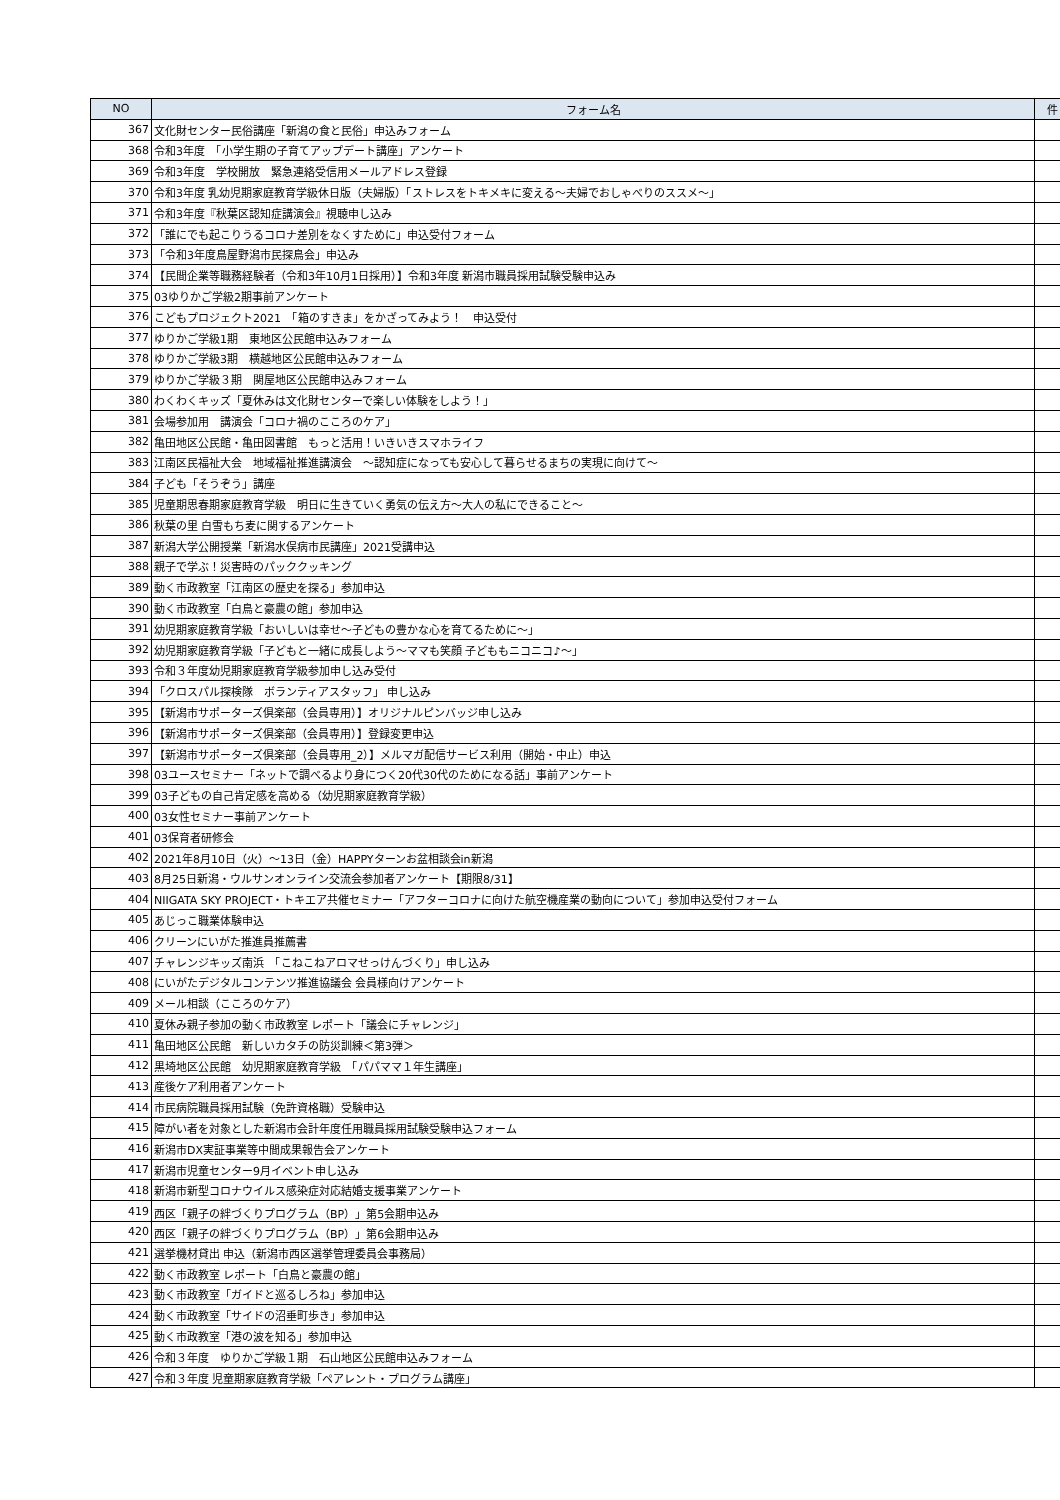| NO | フォーム名 | 件 |
| --- | --- | --- |
| 367 | 文化財センター民俗講座「新潟の食と民俗」申込みフォーム | |
| 368 | 令和3年度 「小学生期の子育てアップデート講座」アンケート | |
| 369 | 令和3年度 学校開放 緊急連絡受信用メールアドレス登録 | |
| 370 | 令和3年度 乳幼児期家庭教育学級休日版（夫婦版）「ストレスをトキメキに変える～夫婦でおしゃべりのススメ～」 | |
| 371 | 令和3年度『秋葉区認知症講演会』視聴申し込み | |
| 372 | 「誰にでも起こりうるコロナ差別をなくすために」申込受付フォーム | |
| 373 | 「令和3年度鳥屋野潟市民探鳥会」申込み | |
| 374 | 【民間企業等職務経験者（令和3年10月1日採用）】令和3年度 新潟市職員採用試験受験申込み | |
| 375 | 03ゆりかご学級2期事前アンケート | |
| 376 | こどもプロジェクト2021 「箱のすきま」をかざってみよう！ 申込受付 | |
| 377 | ゆりかご学級1期 東地区公民館申込みフォーム | |
| 378 | ゆりかご学級3期 横越地区公民館申込みフォーム | |
| 379 | ゆりかご学級３期 関屋地区公民館申込みフォーム | |
| 380 | わくわくキッズ「夏休みは文化財センターで楽しい体験をしよう！」 | |
| 381 | 会場参加用 講演会「コロナ禍のこころのケア」 | |
| 382 | 亀田地区公民館・亀田図書館 もっと活用！いきいきスマホライフ | |
| 383 | 江南区民福祉大会 地域福祉推進講演会 ～認知症になっても安心して暮らせるまちの実現に向けて～ | |
| 384 | 子ども「そうぞう」講座 | |
| 385 | 児童期思春期家庭教育学級 明日に生きていく勇気の伝え方～大人の私にできること～ | |
| 386 | 秋葉の里 白雪もち麦に関するアンケート | |
| 387 | 新潟大学公開授業「新潟水俣病市民講座」2021受講申込 | |
| 388 | 親子で学ぶ！災害時のパッククッキング | |
| 389 | 動く市政教室「江南区の歴史を探る」参加申込 | |
| 390 | 動く市政教室「白鳥と豪農の館」参加申込 | |
| 391 | 幼児期家庭教育学級「おいしいは幸せ～子どもの豊かな心を育てるために～」 | |
| 392 | 幼児期家庭教育学級「子どもと一緒に成長しよう～ママも笑顔 子どももニコニコ♪～」 | |
| 393 | 令和３年度幼児期家庭教育学級参加申し込み受付 | |
| 394 | 「クロスパル探検隊 ボランティアスタッフ」 申し込み | |
| 395 | 【新潟市サポーターズ倶楽部（会員専用）】オリジナルピンバッジ申し込み | |
| 396 | 【新潟市サポーターズ倶楽部（会員専用）】登録変更申込 | |
| 397 | 【新潟市サポーターズ倶楽部（会員専用_2）】メルマガ配信サービス利用（開始・中止）申込 | |
| 398 | 03ユースセミナー「ネットで調べるより身につく20代30代のためになる話」事前アンケート | |
| 399 | 03子どもの自己肯定感を高める（幼児期家庭教育学級） | |
| 400 | 03女性セミナー事前アンケート | |
| 401 | 03保育者研修会 | |
| 402 | 2021年8月10日（火）～13日（金）HAPPYターンお盆相談会in新潟 | |
| 403 | 8月25日新潟・ウルサンオンライン交流会参加者アンケート【期限8/31】 | |
| 404 | NIIGATA SKY PROJECT・トキエア共催セミナー「アフターコロナに向けた航空機産業の動向について」参加申込受付フォーム | |
| 405 | あじっこ職業体験申込 | |
| 406 | クリーンにいがた推進員推薦書 | |
| 407 | チャレンジキッズ南浜 「こねこねアロマせっけんづくり」申し込み | |
| 408 | にいがたデジタルコンテンツ推進協議会 会員様向けアンケート | |
| 409 | メール相談（こころのケア） | |
| 410 | 夏休み親子参加の動く市政教室 レポート「議会にチャレンジ」 | |
| 411 | 亀田地区公民館 新しいカタチの防災訓練＜第3弾＞ | |
| 412 | 黒埼地区公民館 幼児期家庭教育学級 「パパママ１年生講座」 | |
| 413 | 産後ケア利用者アンケート | |
| 414 | 市民病院職員採用試験（免許資格職）受験申込 | |
| 415 | 障がい者を対象とした新潟市会計年度任用職員採用試験受験申込フォーム | |
| 416 | 新潟市DX実証事業等中間成果報告会アンケート | |
| 417 | 新潟市児童センター9月イベント申し込み | |
| 418 | 新潟市新型コロナウイルス感染症対応結婚支援事業アンケート | |
| 419 | 西区「親子の絆づくりプログラム（BP）」第5会期申込み | |
| 420 | 西区「親子の絆づくりプログラム（BP）」第6会期申込み | |
| 421 | 選挙機材貸出 申込（新潟市西区選挙管理委員会事務局） | |
| 422 | 動く市政教室 レポート「白鳥と豪農の館」 | |
| 423 | 動く市政教室「ガイドと巡るしろね」参加申込 | |
| 424 | 動く市政教室「サイドの沼垂町歩き」参加申込 | |
| 425 | 動く市政教室「港の波を知る」参加申込 | |
| 426 | 令和３年度 ゆりかご学級１期 石山地区公民館申込みフォーム | |
| 427 | 令和３年度 児童期家庭教育学級「ペアレント・プログラム講座」 | |